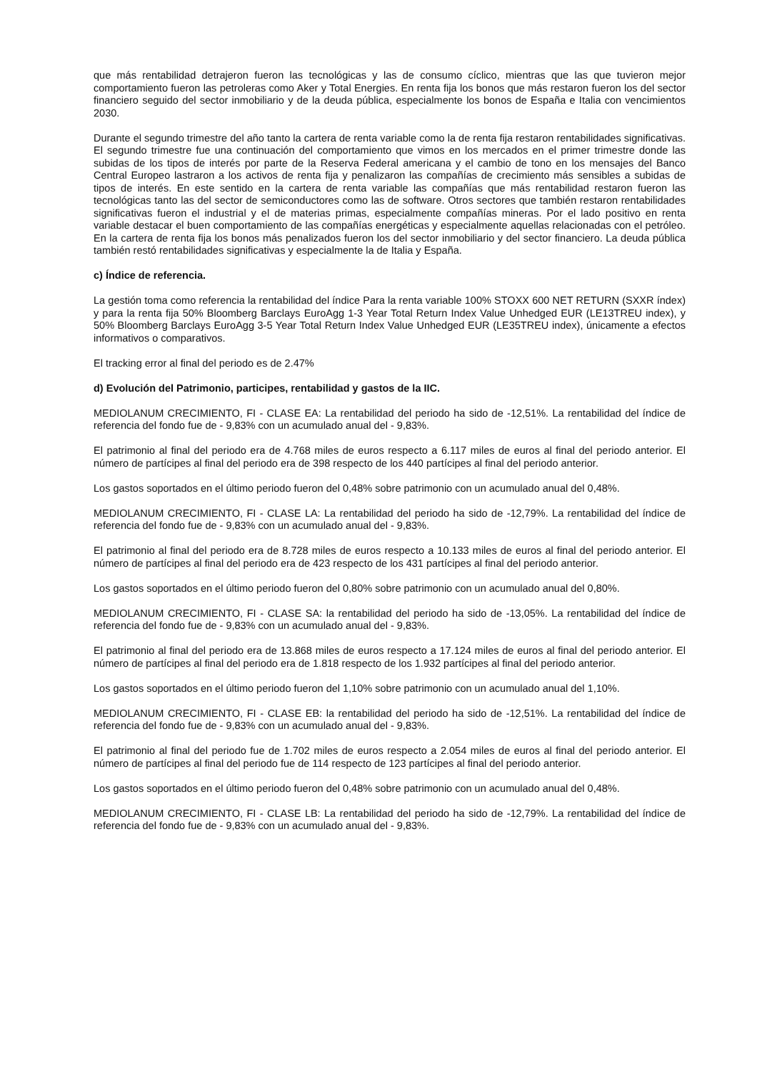que más rentabilidad detrajeron fueron las tecnológicas y las de consumo cíclico, mientras que las que tuvieron mejor comportamiento fueron las petroleras como Aker y Total Energies. En renta fija los bonos que más restaron fueron los del sector financiero seguido del sector inmobiliario y de la deuda pública, especialmente los bonos de España e Italia con vencimientos 2030.
Durante el segundo trimestre del año tanto la cartera de renta variable como la de renta fija restaron rentabilidades significativas. El segundo trimestre fue una continuación del comportamiento que vimos en los mercados en el primer trimestre donde las subidas de los tipos de interés por parte de la Reserva Federal americana y el cambio de tono en los mensajes del Banco Central Europeo lastraron a los activos de renta fija y penalizaron las compañías de crecimiento más sensibles a subidas de tipos de interés. En este sentido en la cartera de renta variable las compañías que más rentabilidad restaron fueron las tecnológicas tanto las del sector de semiconductores como las de software. Otros sectores que también restaron rentabilidades significativas fueron el industrial y el de materias primas, especialmente compañías mineras. Por el lado positivo en renta variable destacar el buen comportamiento de las compañías energéticas y especialmente aquellas relacionadas con el petróleo. En la cartera de renta fija los bonos más penalizados fueron los del sector inmobiliario y del sector financiero. La deuda pública también restó rentabilidades significativas y especialmente la de Italia y España.
c) Índice de referencia.
La gestión toma como referencia la rentabilidad del índice Para la renta variable 100% STOXX 600 NET RETURN (SXXR índex) y para la renta fija 50% Bloomberg Barclays EuroAgg 1-3 Year Total Return Index Value Unhedged EUR (LE13TREU index), y 50% Bloomberg Barclays EuroAgg 3-5 Year Total Return Index Value Unhedged EUR (LE35TREU index), únicamente a efectos informativos o comparativos.
El tracking error al final del periodo es de 2.47%
d) Evolución del Patrimonio, participes, rentabilidad y gastos de la IIC.
MEDIOLANUM CRECIMIENTO, FI - CLASE EA: La rentabilidad del periodo ha sido de -12,51%. La rentabilidad del índice de referencia del fondo fue de - 9,83% con un acumulado anual del - 9,83%.
El patrimonio al final del periodo era de 4.768 miles de euros respecto a 6.117 miles de euros al final del periodo anterior. El número de partícipes al final del periodo era de 398 respecto de los 440 partícipes al final del periodo anterior.
Los gastos soportados en el último periodo fueron del 0,48% sobre patrimonio con un acumulado anual del 0,48%.
MEDIOLANUM CRECIMIENTO, FI - CLASE LA: La rentabilidad del periodo ha sido de -12,79%. La rentabilidad del índice de referencia del fondo fue de - 9,83% con un acumulado anual del - 9,83%.
El patrimonio al final del periodo era de 8.728 miles de euros respecto a 10.133 miles de euros al final del periodo anterior. El número de partícipes al final del periodo era de 423 respecto de los 431 partícipes al final del periodo anterior.
Los gastos soportados en el último periodo fueron del 0,80% sobre patrimonio con un acumulado anual del 0,80%.
MEDIOLANUM CRECIMIENTO, FI - CLASE SA: la rentabilidad del periodo ha sido de -13,05%. La rentabilidad del índice de referencia del fondo fue de - 9,83% con un acumulado anual del - 9,83%.
El patrimonio al final del periodo era de 13.868 miles de euros respecto a 17.124 miles de euros al final del periodo anterior. El número de partícipes al final del periodo era de 1.818 respecto de los 1.932 partícipes al final del periodo anterior.
Los gastos soportados en el último periodo fueron del 1,10% sobre patrimonio con un acumulado anual del 1,10%.
MEDIOLANUM CRECIMIENTO, FI - CLASE EB: la rentabilidad del periodo ha sido de -12,51%. La rentabilidad del índice de referencia del fondo fue de - 9,83% con un acumulado anual del - 9,83%.
El patrimonio al final del periodo fue de 1.702 miles de euros respecto a 2.054 miles de euros al final del periodo anterior. El número de partícipes al final del periodo fue de 114 respecto de 123 partícipes al final del periodo anterior.
Los gastos soportados en el último periodo fueron del 0,48% sobre patrimonio con un acumulado anual del 0,48%.
MEDIOLANUM CRECIMIENTO, FI - CLASE LB: La rentabilidad del periodo ha sido de -12,79%. La rentabilidad del índice de referencia del fondo fue de - 9,83% con un acumulado anual del - 9,83%.